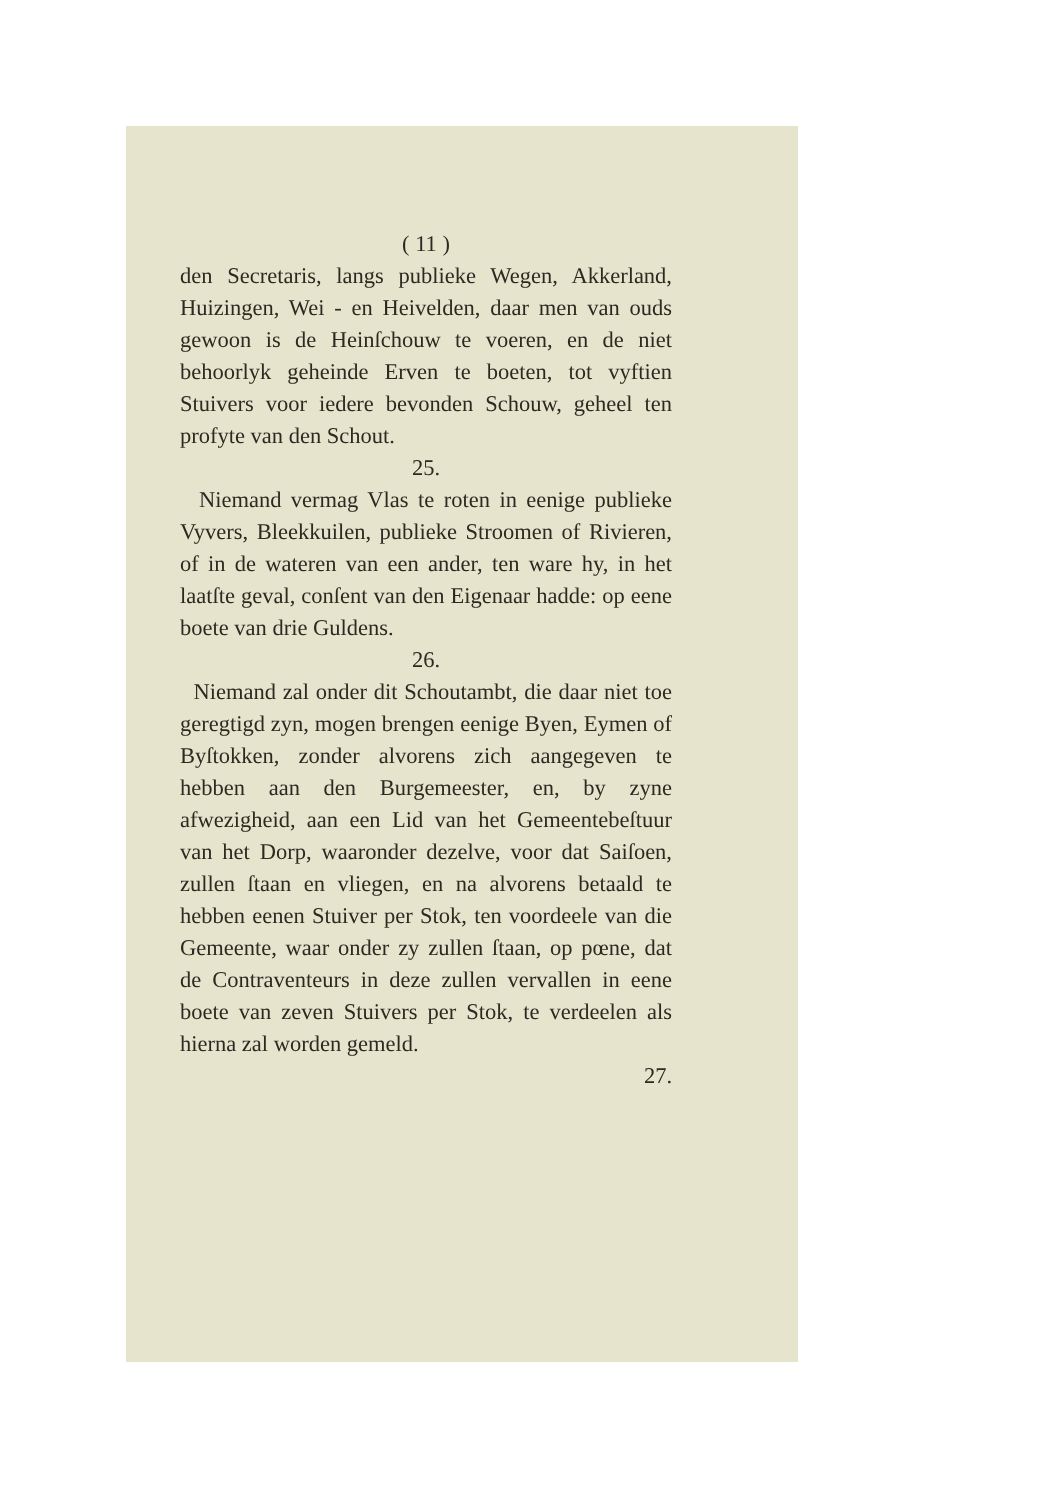( 11 )
den Secretaris, langs publieke Wegen, Akkerland, Huizingen, Wei - en Heivelden, daar men van ouds gewoon is de Heinſchouw te voeren, en de niet behoorlyk geheinde Erven te boeten, tot vyftien Stuivers voor iedere bevonden Schouw, geheel ten profyte van den Schout.
25.
Niemand vermag Vlas te roten in eenige publieke Vyvers, Bleekkuilen, publieke Stroomen of Rivieren, of in de wateren van een ander, ten ware hy, in het laatſte geval, conſent van den Eigenaar hadde: op eene boete van drie Guldens.
26.
Niemand zal onder dit Schoutambt, die daar niet toe geregtigd zyn, mogen brengen eenige Byen, Eymen of Byſtokken, zonder alvorens zich aangegeven te hebben aan den Burgemeester, en, by zyne afwezigheid, aan een Lid van het Gemeentebeſtuur van het Dorp, waaronder dezelve, voor dat Saiſoen, zullen ſtaan en vliegen, en na alvorens betaald te hebben eenen Stuiver per Stok, ten voordeele van die Gemeente, waar onder zy zullen ſtaan, op pœne, dat de Contraventeurs in deze zullen vervallen in eene boete van zeven Stuivers per Stok, te verdeelen als hierna zal worden gemeld.
27.